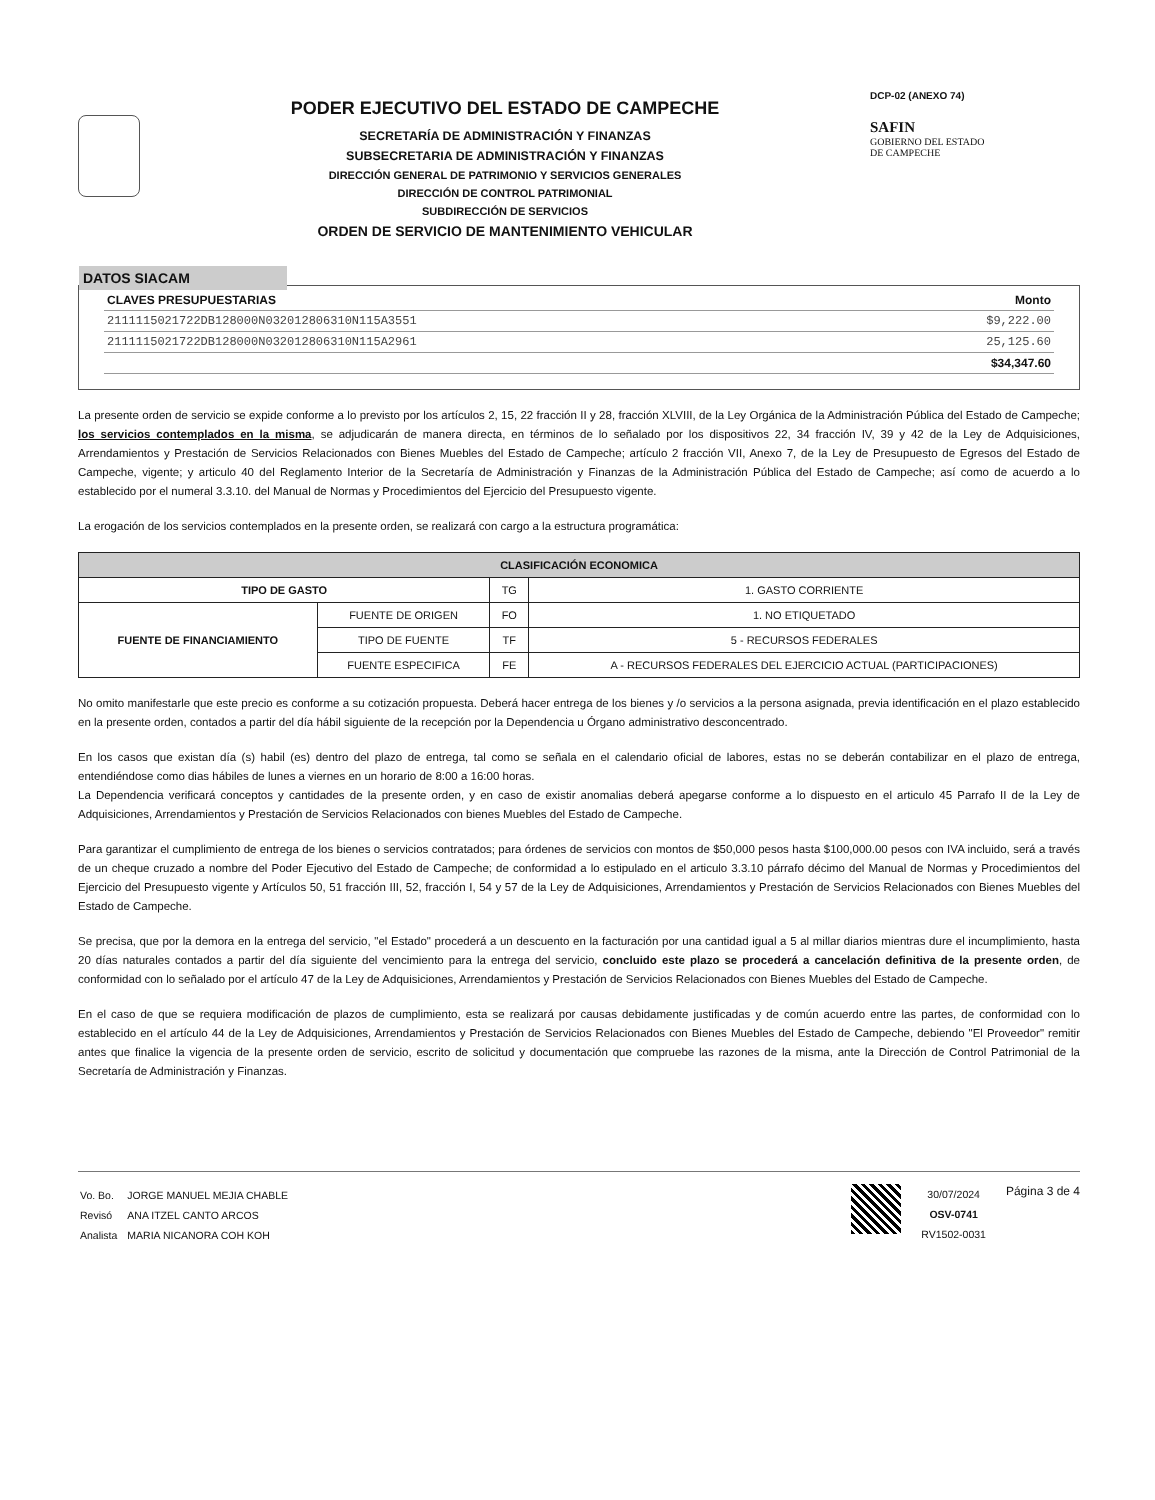PODER EJECUTIVO DEL ESTADO DE CAMPECHE
SECRETARÍA DE ADMINISTRACIÓN Y FINANZAS
SUBSECRETARIA DE ADMINISTRACIÓN Y FINANZAS
DIRECCIÓN GENERAL DE PATRIMONIO Y SERVICIOS GENERALES
DIRECCIÓN DE CONTROL PATRIMONIAL
SUBDIRECCIÓN DE SERVICIOS
ORDEN DE SERVICIO DE MANTENIMIENTO VEHICULAR
DCP-02 (ANEXO 74)
SAFIN
GOBIERNO DEL ESTADO
DE CAMPECHE
DATOS SIACAM
| CLAVES PRESUPUESTARIAS | Monto |
| 2111115021722DB128000N032012806310N115A3551 | $9,222.00 |
| 2111115021722DB128000N032012806310N115A2961 | 25,125.60 |
| | $34,347.60 |
La presente orden de servicio se expide conforme a lo previsto por los artículos 2, 15, 22 fracción II y 28, fracción XLVIII, de la Ley Orgánica de la Administración Pública del Estado de Campeche; los servicios contemplados en la misma, se adjudicarán de manera directa, en términos de lo señalado por los dispositivos 22, 34 fracción IV, 39 y 42 de la Ley de Adquisiciones, Arrendamientos y Prestación de Servicios Relacionados con Bienes Muebles del Estado de Campeche; artículo 2 fracción VII, Anexo 7, de la Ley de Presupuesto de Egresos del Estado de Campeche, vigente; y articulo 40 del Reglamento Interior de la Secretaría de Administración y Finanzas de la Administración Pública del Estado de Campeche; así como de acuerdo a lo establecido por el numeral 3.3.10. del Manual de Normas y Procedimientos del Ejercicio del Presupuesto vigente.
La erogación de los servicios contemplados en la presente orden, se realizará con cargo a la estructura programática:
| CLASIFICACIÓN ECONOMICA | | | |
| --- | --- | --- | --- |
| TIPO DE GASTO | | TG | 1. GASTO CORRIENTE |
| FUENTE DE FINANCIAMIENTO | FUENTE DE ORIGEN | FO | 1. NO ETIQUETADO |
| | TIPO DE FUENTE | TF | 5 - RECURSOS FEDERALES |
| | FUENTE ESPECIFICA | FE | A - RECURSOS FEDERALES DEL EJERCICIO ACTUAL (PARTICIPACIONES) |
No omito manifestarle que este precio es conforme a su cotización propuesta. Deberá hacer entrega de los bienes y /o servicios a la persona asignada, previa identificación en el plazo establecido en la presente orden, contados a partir del día hábil siguiente de la recepción por la Dependencia u Órgano administrativo desconcentrado.
En los casos que existan día (s) habil (es) dentro del plazo de entrega, tal como se señala en el calendario oficial de labores, estas no se deberán contabilizar en el plazo de entrega, entendiéndose como dias hábiles de lunes a viernes en un horario de 8:00 a 16:00 horas.
La Dependencia verificará conceptos y cantidades de la presente orden, y en caso de existir anomalias deberá apegarse conforme a lo dispuesto en el articulo 45 Parrafo II de la Ley de Adquisiciones, Arrendamientos y Prestación de Servicios Relacionados con bienes Muebles del Estado de Campeche.
Para garantizar el cumplimiento de entrega de los bienes o servicios contratados; para órdenes de servicios con montos de $50,000 pesos hasta $100,000.00 pesos con IVA incluido, será a través de un cheque cruzado a nombre del Poder Ejecutivo del Estado de Campeche; de conformidad a lo estipulado en el articulo 3.3.10 párrafo décimo del Manual de Normas y Procedimientos del Ejercicio del Presupuesto vigente y Artículos 50, 51 fracción III, 52, fracción I, 54 y 57 de la Ley de Adquisiciones, Arrendamientos y Prestación de Servicios Relacionados con Bienes Muebles del Estado de Campeche.
Se precisa, que por la demora en la entrega del servicio, "el Estado" procederá a un descuento en la facturación por una cantidad igual a 5 al millar diarios mientras dure el incumplimiento, hasta 20 días naturales contados a partir del día siguiente del vencimiento para la entrega del servicio, concluido este plazo se procederá a cancelación definitiva de la presente orden, de conformidad con lo señalado por el artículo 47 de la Ley de Adquisiciones, Arrendamientos y Prestación de Servicios Relacionados con Bienes Muebles del Estado de Campeche.
En el caso de que se requiera modificación de plazos de cumplimiento, esta se realizará por causas debidamente justificadas y de común acuerdo entre las partes, de conformidad con lo establecido en el artículo 44 de la Ley de Adquisiciones, Arrendamientos y Prestación de Servicios Relacionados con Bienes Muebles del Estado de Campeche, debiendo "El Proveedor" remitir antes que finalice la vigencia de la presente orden de servicio, escrito de solicitud y documentación que compruebe las razones de la misma, ante la Dirección de Control Patrimonial de la Secretaría de Administración y Finanzas.
| Vo. Bo. | JORGE MANUEL MEJIA CHABLE |
| Revisó | ANA ITZEL CANTO ARCOS |
| Analista | MARIA NICANORA COH KOH |
30/07/2024
OSV-0741
RV1502-0031
Página 3 de 4